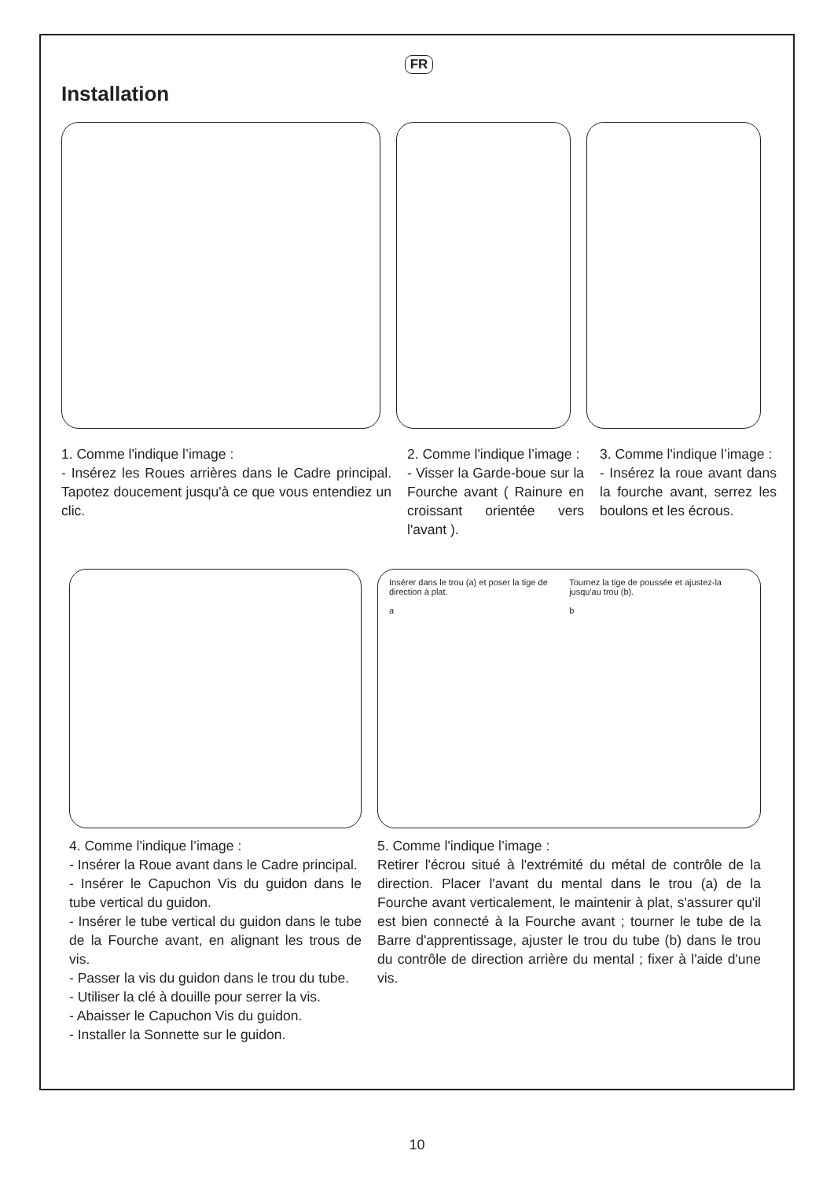FR
Installation
1. Comme l'indique l’image :
- Insérez les Roues arrières dans le Cadre principal. Tapotez doucement jusqu'à ce que vous entendiez un clic.
2. Comme l'indique l’image :
- Visser la Garde-boue sur la Fourche avant ( Rainure en croissant orientée vers l'avant ).
3. Comme l'indique l’image :
- Insérez la roue avant dans la fourche avant, serrez les boulons et les écrous.
Insérer dans le trou (a) et poser la tige de direction à plat.
a
Tournez la tige de poussée et ajustez-la jusqu'au trou (b).
b
4. Comme l'indique l’image :
- Insérer la Roue avant dans le Cadre principal.
- Insérer le Capuchon Vis du guidon dans le tube vertical du guidon.
- Insérer le tube vertical du guidon dans le tube de la Fourche avant, en alignant les trous de vis.
- Passer la vis du guidon dans le trou du tube.
- Utiliser la clé à douille pour serrer la vis.
- Abaisser le Capuchon Vis du guidon.
- Installer la Sonnette sur le guidon.
5. Comme l'indique l’image :
Retirer l'écrou situé à l'extrémité du métal de contrôle de la direction. Placer l'avant du mental dans le trou (a) de la Fourche avant verticalement, le maintenir à plat, s'assurer qu'il est bien connecté à la Fourche avant ; tourner le tube de la Barre d'apprentissage, ajuster le trou du tube (b) dans le trou du contrôle de direction arrière du mental ; fixer à l'aide d'une vis.
10